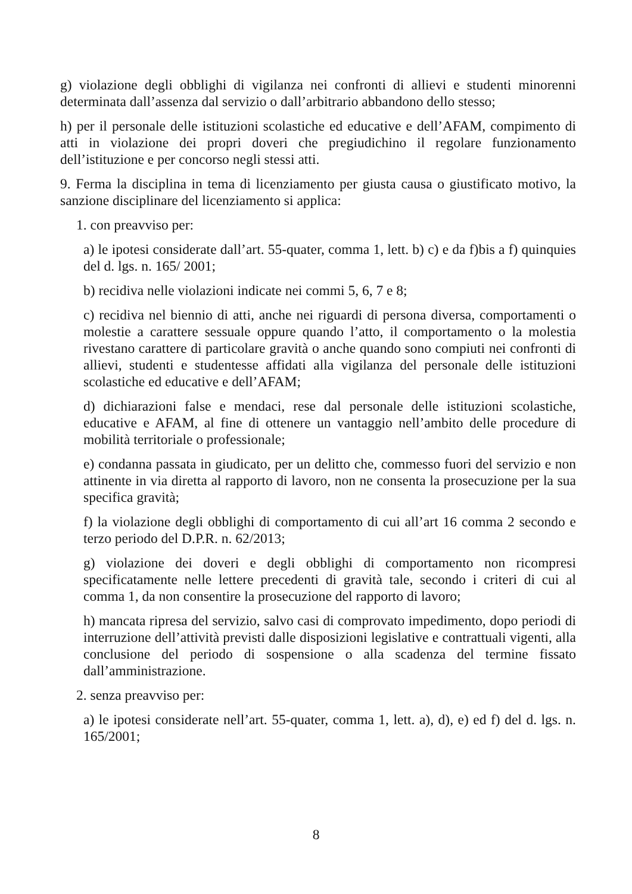g) violazione degli obblighi di vigilanza nei confronti di allievi e studenti minorenni determinata dall’assenza dal servizio o dall’arbitrario abbandono dello stesso;
h) per il personale delle istituzioni scolastiche ed educative e dell’AFAM, compimento di atti in violazione dei propri doveri che pregiudichino il regolare funzionamento dell’istituzione e per concorso negli stessi atti.
9. Ferma la disciplina in tema di licenziamento per giusta causa o giustificato motivo, la sanzione disciplinare del licenziamento si applica:
1. con preavviso per:
a) le ipotesi considerate dall’art. 55-quater, comma 1, lett. b) c) e da f)bis a f) quinquies del d. lgs. n. 165/ 2001;
b) recidiva nelle violazioni indicate nei commi 5, 6, 7 e 8;
c) recidiva nel biennio di atti, anche nei riguardi di persona diversa, comportamenti o molestie a carattere sessuale oppure quando l’atto, il comportamento o la molestia rivestano carattere di particolare gravità o anche quando sono compiuti nei confronti di allievi, studenti e studentesse affidati alla vigilanza del personale delle istituzioni scolastiche ed educative e dell’AFAM;
d) dichiarazioni false e mendaci, rese dal personale delle istituzioni scolastiche, educative e AFAM, al fine di ottenere un vantaggio nell’ambito delle procedure di mobilità territoriale o professionale;
e) condanna passata in giudicato, per un delitto che, commesso fuori del servizio e non attinente in via diretta al rapporto di lavoro, non ne consenta la prosecuzione per la sua specifica gravità;
f) la violazione degli obblighi di comportamento di cui all’art 16 comma 2 secondo e terzo periodo del D.P.R. n. 62/2013;
g) violazione dei doveri e degli obblighi di comportamento non ricompresi specificatamente nelle lettere precedenti di gravità tale, secondo i criteri di cui al comma 1, da non consentire la prosecuzione del rapporto di lavoro;
h) mancata ripresa del servizio, salvo casi di comprovato impedimento, dopo periodi di interruzione dell’attività previsti dalle disposizioni legislative e contrattuali vigenti, alla conclusione del periodo di sospensione o alla scadenza del termine fissato dall’amministrazione.
2. senza preavviso per:
a) le ipotesi considerate nell’art. 55-quater, comma 1, lett. a), d), e) ed f) del d. lgs. n. 165/2001;
8